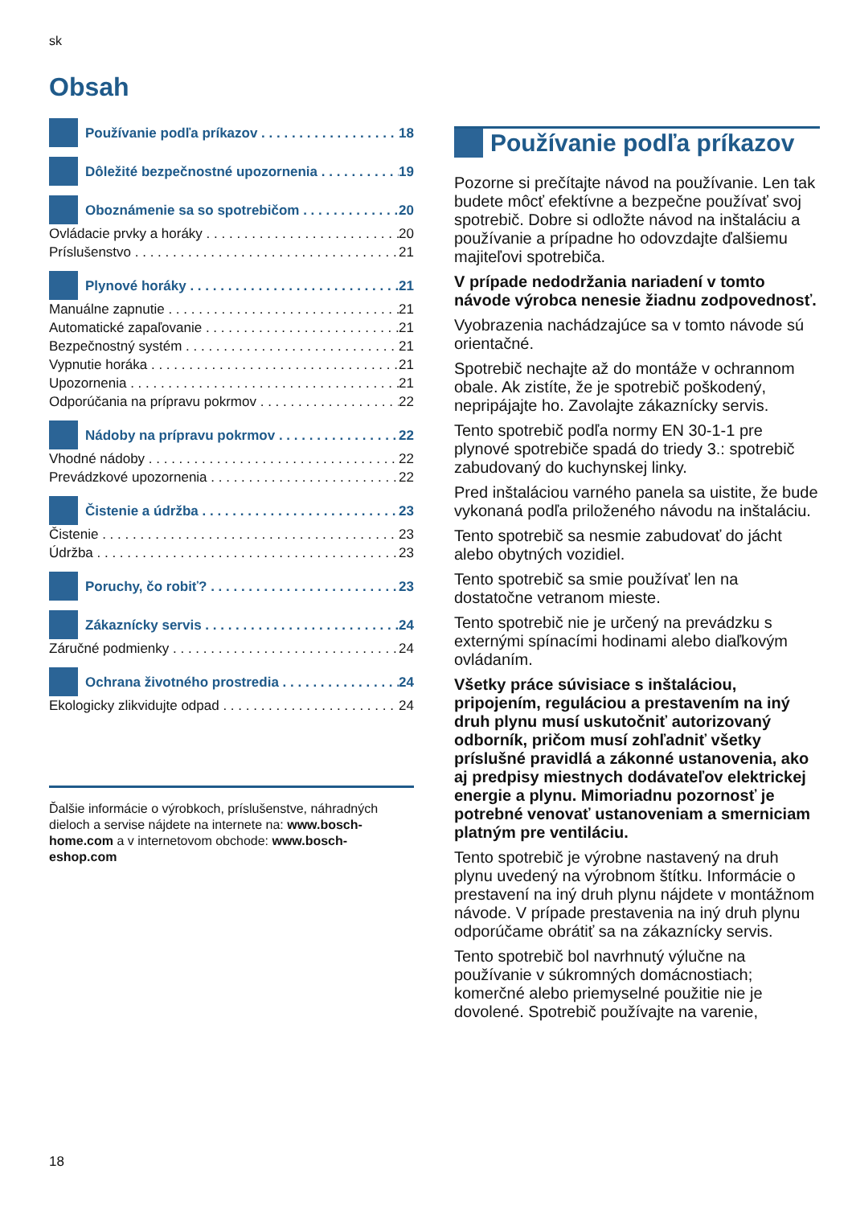sk
Obsah
Používanie podľa príkazov 18
Dôležité bezpečnostné upozornenia 19
Oboznámenie sa so spotrebičom 20
Ovládacie prvky a horáky 20
Príslušenstvo 21
Plynové horáky 21
Manuálne zapnutie 21
Automatické zapaľovanie 21
Bezpečnostný systém 21
Vypnutie horáka 21
Upozornenia 21
Odporúčania na prípravu pokrmov 22
Nádoby na prípravu pokrmov 22
Vhodné nádoby 22
Prevádzkové upozornenia 22
Čistenie a údržba 23
Čistenie 23
Údržba 23
Poruchy, čo robiť? 23
Zákaznícky servis 24
Záručné podmienky 24
Ochrana životného prostredia 24
Ekologicky zlikvidujte odpad 24
Ďalšie informácie o výrobkoch, príslušenstve, náhradných dieloch a servise nájdete na internete na: www.bosch-home.com a v internetovom obchode: www.bosch-eshop.com
Používanie podľa príkazov
Pozorne si prečítajte návod na používanie. Len tak budete môcť efektívne a bezpečne používať svoj spotrebič. Dobre si odložte návod na inštaláciu a používanie a prípadne ho odovzdajte ďalšiemu majiteľovi spotrebiča.
V prípade nedodržania nariadení v tomto návode výrobca nenesie žiadnu zodpovednosť.
Vyobrazenia nachádzajúce sa v tomto návode sú orientačné.
Spotrebič nechajte až do montáže v ochrannom obale. Ak zistíte, že je spotrebič poškodený, nepripájajte ho. Zavolajte zákaznícky servis.
Tento spotrebič podľa normy EN 30-1-1 pre plynové spotrebiče spadá do triedy 3.: spotrebič zabudovaný do kuchynskej linky.
Pred inštaláciou varného panela sa uistite, že bude vykonaná podľa priloženého návodu na inštaláciu.
Tento spotrebič sa nesmie zabudovať do jácht alebo obytných vozidiel.
Tento spotrebič sa smie používať len na dostatočne vetranom mieste.
Tento spotrebič nie je určený na prevádzku s externými spínacími hodinami alebo diaľkovým ovládaním.
Všetky práce súvisiace s inštaláciou, pripojením, reguláciou a prestavením na iný druh plynu musí uskutočniť autorizovaný odborník, pričom musí zohľadniť všetky príslušné pravidlá a zákonné ustanovenia, ako aj predpisy miestnych dodávateľov elektrickej energie a plynu. Mimoriadnu pozornosť je potrebné venovať ustanoveniam a smerniciam platným pre ventiláciu.
Tento spotrebič je výrobne nastavený na druh plynu uvedený na výrobnom štítku. Informácie o prestavení na iný druh plynu nájdete v montážnom návode. V prípade prestavenia na iný druh plynu odporúčame obrátiť sa na zákaznícky servis.
Tento spotrebič bol navrhnutý výlučne na používanie v súkromných domácnostiach; komerčné alebo priemyselné použitie nie je dovolené. Spotrebič používajte na varenie,
18